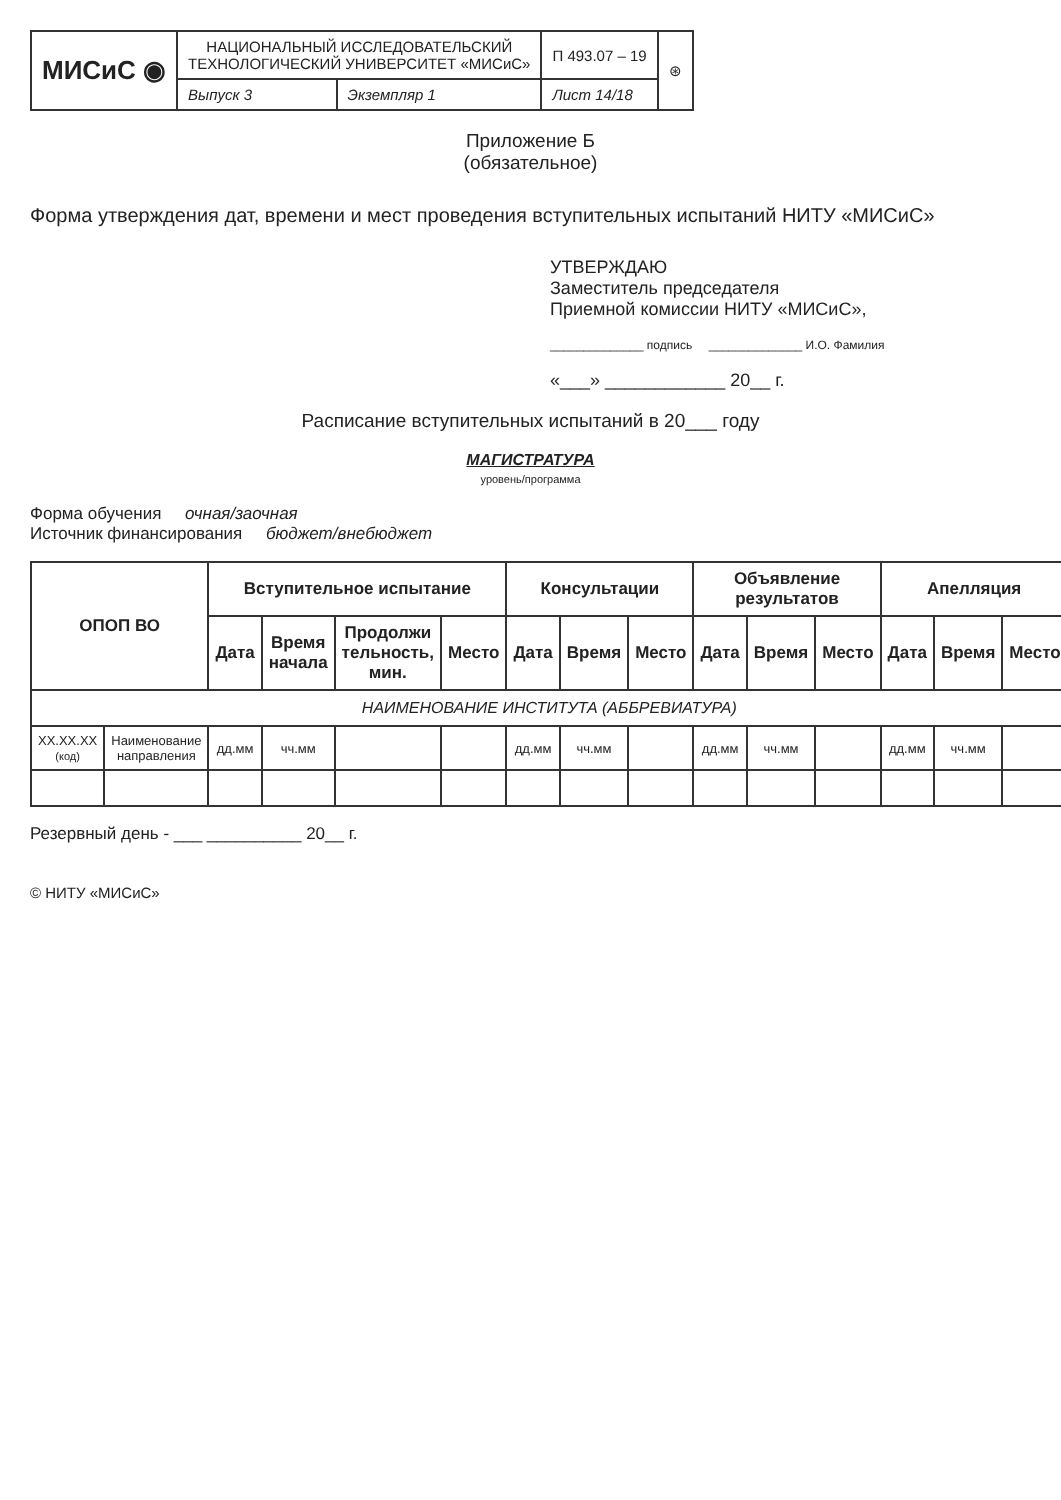| МИСиС ◉ | НАЦИОНАЛЬНЫЙ ИССЛЕДОВАТЕЛЬСКИЙ ТЕХНОЛОГИЧЕСКИЙ УНИВЕРСИТЕТ «МИСиС» | | П 493.07 – 19 | ⊛ |
| | Выпуск 3 | Экземпляр 1 | Лист 14/18 | |
Приложение Б
(обязательное)
Форма утверждения дат, времени и мест проведения вступительных испытаний НИТУ «МИСиС»
УТВЕРЖДАЮ
Заместитель председателя
Приемной комиссии НИТУ «МИСиС»,
______________ подпись ______________ И.О. Фамилия
«___» ____________ 20__ г.
Расписание вступительных испытаний в 20___ году
МАГИСТРАТУРА
уровень/программа
Форма обучения очная/заочная
Источник финансирования бюджет/внебюджет
| ОПОП ВО | | Вступительное испытание | | | | Консультации | | | Объявление результатов | | | Апелляция | | |
| --- | --- | --- | --- | --- | --- | --- | --- | --- | --- | --- | --- | --- | --- | --- |
| | | Дата | Время начала | Продолжи тельность, мин. | Место | Дата | Время | Место | Дата | Время | Место | Дата | Время | Место |
| НАИМЕНОВАНИЕ ИНСТИТУТА (АББРЕВИАТУРА) | | | | | | | | | | | | | | |
| XX.XX.XX (код) | Наименование направления | дд.мм | чч.мм | | | дд.мм | чч.мм | | дд.мм | чч.мм | | дд.мм | чч.мм | |
Резервный день - ___ __________ 20__ г.
© НИТУ «МИСиС»